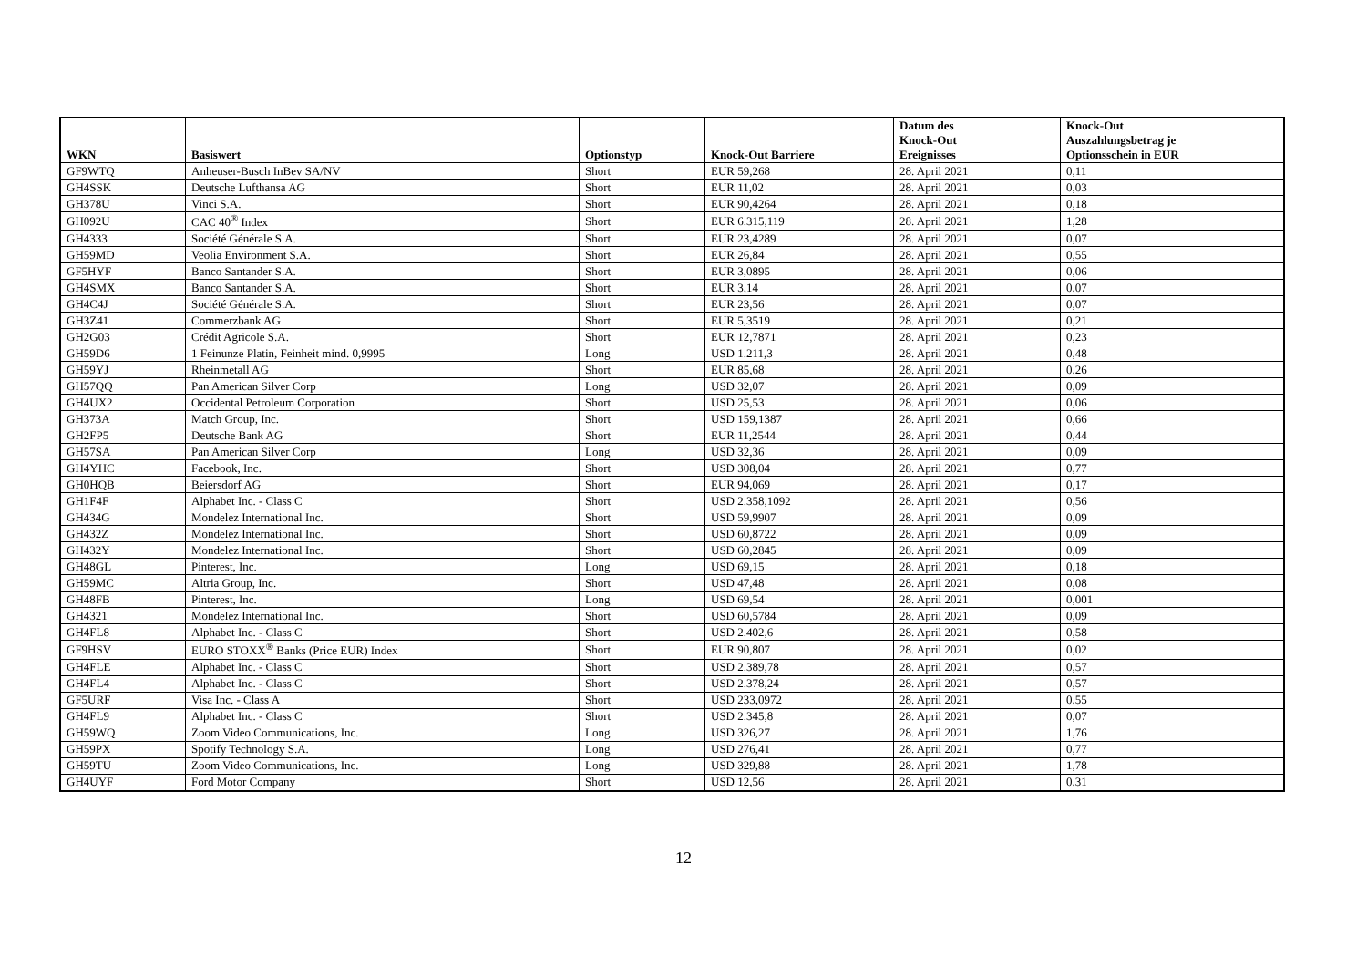| WKN | Basiswert | Optionstyp | Knock-Out Barriere | Datum des Knock-Out Ereignisses | Knock-Out Auszahlungsbetrag je Optionsschein in EUR |
| --- | --- | --- | --- | --- | --- |
| GF9WTQ | Anheuser-Busch InBev SA/NV | Short | EUR 59,268 | 28. April 2021 | 0,11 |
| GH4SSK | Deutsche Lufthansa AG | Short | EUR 11,02 | 28. April 2021 | 0,03 |
| GH378U | Vinci S.A. | Short | EUR 90,4264 | 28. April 2021 | 0,18 |
| GH092U | CAC 40<sup>®</sup> Index | Short | EUR 6.315,119 | 28. April 2021 | 1,28 |
| GH4333 | Société Générale S.A. | Short | EUR 23,4289 | 28. April 2021 | 0,07 |
| GH59MD | Veolia Environment S.A. | Short | EUR 26,84 | 28. April 2021 | 0,55 |
| GF5HYF | Banco Santander S.A. | Short | EUR 3,0895 | 28. April 2021 | 0,06 |
| GH4SMX | Banco Santander S.A. | Short | EUR 3,14 | 28. April 2021 | 0,07 |
| GH4C4J | Société Générale S.A. | Short | EUR 23,56 | 28. April 2021 | 0,07 |
| GH3Z41 | Commerzbank AG | Short | EUR 5,3519 | 28. April 2021 | 0,21 |
| GH2G03 | Crédit Agricole S.A. | Short | EUR 12,7871 | 28. April 2021 | 0,23 |
| GH59D6 | 1 Feinunze Platin, Feinheit mind. 0,9995 | Long | USD 1.211,3 | 28. April 2021 | 0,48 |
| GH59YJ | Rheinmetall AG | Short | EUR 85,68 | 28. April 2021 | 0,26 |
| GH57QQ | Pan American Silver Corp | Long | USD 32,07 | 28. April 2021 | 0,09 |
| GH4UX2 | Occidental Petroleum Corporation | Short | USD 25,53 | 28. April 2021 | 0,06 |
| GH373A | Match Group, Inc. | Short | USD 159,1387 | 28. April 2021 | 0,66 |
| GH2FP5 | Deutsche Bank AG | Short | EUR 11,2544 | 28. April 2021 | 0,44 |
| GH57SA | Pan American Silver Corp | Long | USD 32,36 | 28. April 2021 | 0,09 |
| GH4YHC | Facebook, Inc. | Short | USD 308,04 | 28. April 2021 | 0,77 |
| GH0HQB | Beiersdorf AG | Short | EUR 94,069 | 28. April 2021 | 0,17 |
| GH1F4F | Alphabet Inc. - Class C | Short | USD 2.358,1092 | 28. April 2021 | 0,56 |
| GH434G | Mondelez International Inc. | Short | USD 59,9907 | 28. April 2021 | 0,09 |
| GH432Z | Mondelez International Inc. | Short | USD 60,8722 | 28. April 2021 | 0,09 |
| GH432Y | Mondelez International Inc. | Short | USD 60,2845 | 28. April 2021 | 0,09 |
| GH48GL | Pinterest, Inc. | Long | USD 69,15 | 28. April 2021 | 0,18 |
| GH59MC | Altria Group, Inc. | Short | USD 47,48 | 28. April 2021 | 0,08 |
| GH48FB | Pinterest, Inc. | Long | USD 69,54 | 28. April 2021 | 0,001 |
| GH4321 | Mondelez International Inc. | Short | USD 60,5784 | 28. April 2021 | 0,09 |
| GH4FL8 | Alphabet Inc. - Class C | Short | USD 2.402,6 | 28. April 2021 | 0,58 |
| GF9HSV | EURO STOXX<sup>®</sup> Banks (Price EUR) Index | Short | EUR 90,807 | 28. April 2021 | 0,02 |
| GH4FLE | Alphabet Inc. - Class C | Short | USD 2.389,78 | 28. April 2021 | 0,57 |
| GH4FL4 | Alphabet Inc. - Class C | Short | USD 2.378,24 | 28. April 2021 | 0,57 |
| GF5URF | Visa Inc. - Class A | Short | USD 233,0972 | 28. April 2021 | 0,55 |
| GH4FL9 | Alphabet Inc. - Class C | Short | USD 2.345,8 | 28. April 2021 | 0,07 |
| GH59WQ | Zoom Video Communications, Inc. | Long | USD 326,27 | 28. April 2021 | 1,76 |
| GH59PX | Spotify Technology S.A. | Long | USD 276,41 | 28. April 2021 | 0,77 |
| GH59TU | Zoom Video Communications, Inc. | Long | USD 329,88 | 28. April 2021 | 1,78 |
| GH4UYF | Ford Motor Company | Short | USD 12,56 | 28. April 2021 | 0,31 |
12